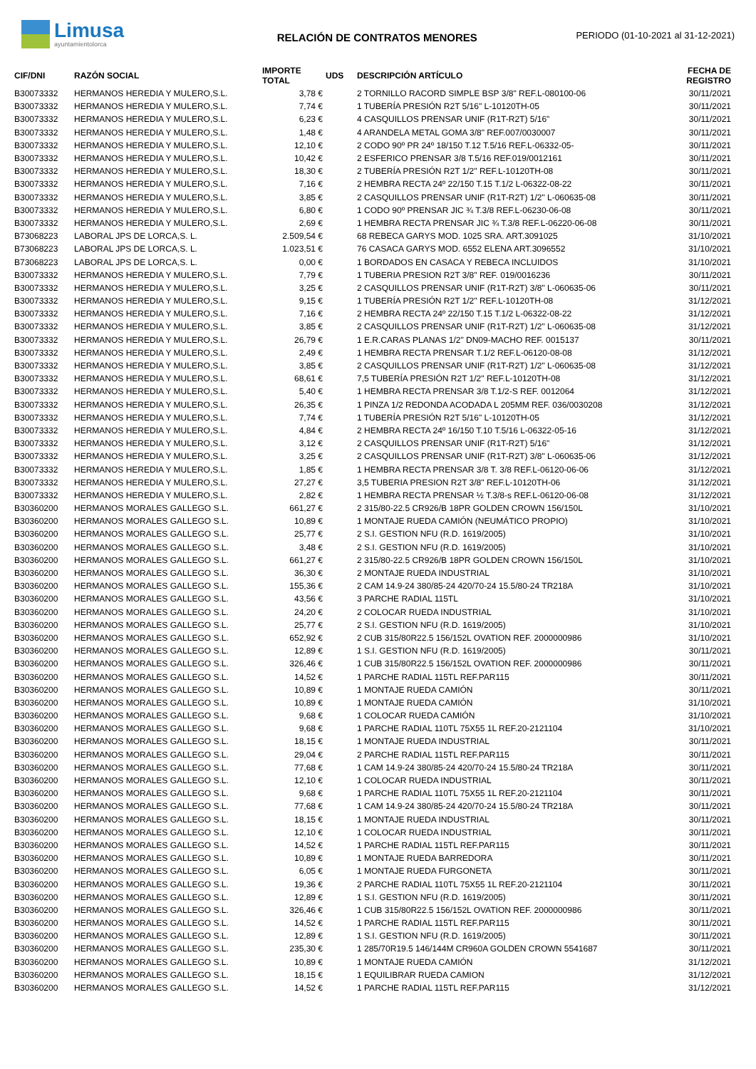Limusa
ayuntamientolorca
RELACIÓN DE CONTRATOS MENORES
PERIODO (01-10-2021 al 31-12-2021)
| CIF/DNI | RAZÓN SOCIAL | IMPORTE TOTAL | UDS | DESCRIPCIÓN ARTÍCULO | FECHA DE REGISTRO |
| --- | --- | --- | --- | --- | --- |
| B30073332 | HERMANOS HEREDIA Y MULERO,S.L. | 3,78 € | | 2 TORNILLO RACORD SIMPLE BSP 3/8" REF.L-080100-06 | 30/11/2021 |
| B30073332 | HERMANOS HEREDIA Y MULERO,S.L. | 7,74 € | | 1 TUBERÍA PRESIÓN R2T 5/16" L-10120TH-05 | 30/11/2021 |
| B30073332 | HERMANOS HEREDIA Y MULERO,S.L. | 6,23 € | | 4 CASQUILLOS PRENSAR UNIF (R1T-R2T) 5/16" | 30/11/2021 |
| B30073332 | HERMANOS HEREDIA Y MULERO,S.L. | 1,48 € | | 4 ARANDELA METAL GOMA 3/8" REF.007/0030007 | 30/11/2021 |
| B30073332 | HERMANOS HEREDIA Y MULERO,S.L. | 12,10 € | | 2 CODO 90º PR 24º 18/150 T.12 T.5/16 REF.L-06332-05- | 30/11/2021 |
| B30073332 | HERMANOS HEREDIA Y MULERO,S.L. | 10,42 € | | 2 ESFERICO PRENSAR 3/8 T.5/16 REF.019/0012161 | 30/11/2021 |
| B30073332 | HERMANOS HEREDIA Y MULERO,S.L. | 18,30 € | | 2 TUBERÍA PRESIÓN R2T 1/2" REF.L-10120TH-08 | 30/11/2021 |
| B30073332 | HERMANOS HEREDIA Y MULERO,S.L. | 7,16 € | | 2 HEMBRA RECTA 24º 22/150 T.15 T.1/2 L-06322-08-22 | 30/11/2021 |
| B30073332 | HERMANOS HEREDIA Y MULERO,S.L. | 3,85 € | | 2 CASQUILLOS PRENSAR UNIF (R1T-R2T) 1/2" L-060635-08 | 30/11/2021 |
| B30073332 | HERMANOS HEREDIA Y MULERO,S.L. | 6,80 € | | 1 CODO 90º PRENSAR JIC ¾ T.3/8 REF.L-06230-06-08 | 30/11/2021 |
| B30073332 | HERMANOS HEREDIA Y MULERO,S.L. | 2,69 € | | 1 HEMBRA RECTA PRENSAR JIC ¾ T.3/8 REF.L-06220-06-08 | 30/11/2021 |
| B73068223 | LABORAL JPS DE LORCA,S. L. | 2.509,54 € | | 68 REBECA GARYS MOD. 1025 SRA. ART.3091025 | 31/10/2021 |
| B73068223 | LABORAL JPS DE LORCA,S. L. | 1.023,51 € | | 76 CASACA GARYS MOD. 6552 ELENA ART.3096552 | 31/10/2021 |
| B73068223 | LABORAL JPS DE LORCA,S. L. | 0,00 € | | 1 BORDADOS EN CASACA Y REBECA INCLUIDOS | 31/10/2021 |
| B30073332 | HERMANOS HEREDIA Y MULERO,S.L. | 7,79 € | | 1 TUBERIA PRESION R2T 3/8" REF. 019/0016236 | 30/11/2021 |
| B30073332 | HERMANOS HEREDIA Y MULERO,S.L. | 3,25 € | | 2 CASQUILLOS PRENSAR UNIF (R1T-R2T) 3/8" L-060635-06 | 30/11/2021 |
| B30073332 | HERMANOS HEREDIA Y MULERO,S.L. | 9,15 € | | 1 TUBERÍA PRESIÓN R2T 1/2" REF.L-10120TH-08 | 31/12/2021 |
| B30073332 | HERMANOS HEREDIA Y MULERO,S.L. | 7,16 € | | 2 HEMBRA RECTA 24º 22/150 T.15 T.1/2 L-06322-08-22 | 31/12/2021 |
| B30073332 | HERMANOS HEREDIA Y MULERO,S.L. | 3,85 € | | 2 CASQUILLOS PRENSAR UNIF (R1T-R2T) 1/2" L-060635-08 | 31/12/2021 |
| B30073332 | HERMANOS HEREDIA Y MULERO,S.L. | 26,79 € | | 1 E.R.CARAS PLANAS 1/2" DN09-MACHO REF. 0015137 | 30/11/2021 |
| B30073332 | HERMANOS HEREDIA Y MULERO,S.L. | 2,49 € | | 1 HEMBRA RECTA PRENSAR T.1/2 REF.L-06120-08-08 | 31/12/2021 |
| B30073332 | HERMANOS HEREDIA Y MULERO,S.L. | 3,85 € | | 2 CASQUILLOS PRENSAR UNIF (R1T-R2T) 1/2" L-060635-08 | 31/12/2021 |
| B30073332 | HERMANOS HEREDIA Y MULERO,S.L. | 68,61 € | | 7,5 TUBERÍA PRESIÓN R2T 1/2" REF.L-10120TH-08 | 31/12/2021 |
| B30073332 | HERMANOS HEREDIA Y MULERO,S.L. | 5,40 € | | 1 HEMBRA RECTA PRENSAR 3/8 T.1/2-S REF. 0012064 | 31/12/2021 |
| B30073332 | HERMANOS HEREDIA Y MULERO,S.L. | 26,35 € | | 1 PINZA 1/2 REDONDA ACODADA L 205MM REF. 036/0030208 | 31/12/2021 |
| B30073332 | HERMANOS HEREDIA Y MULERO,S.L. | 7,74 € | | 1 TUBERÍA PRESIÓN R2T 5/16" L-10120TH-05 | 31/12/2021 |
| B30073332 | HERMANOS HEREDIA Y MULERO,S.L. | 4,84 € | | 2 HEMBRA RECTA 24º 16/150 T.10 T.5/16 L-06322-05-16 | 31/12/2021 |
| B30073332 | HERMANOS HEREDIA Y MULERO,S.L. | 3,12 € | | 2 CASQUILLOS PRENSAR UNIF (R1T-R2T) 5/16" | 31/12/2021 |
| B30073332 | HERMANOS HEREDIA Y MULERO,S.L. | 3,25 € | | 2 CASQUILLOS PRENSAR UNIF (R1T-R2T) 3/8" L-060635-06 | 31/12/2021 |
| B30073332 | HERMANOS HEREDIA Y MULERO,S.L. | 1,85 € | | 1 HEMBRA RECTA PRENSAR 3/8 T. 3/8 REF.L-06120-06-06 | 31/12/2021 |
| B30073332 | HERMANOS HEREDIA Y MULERO,S.L. | 27,27 € | | 3,5 TUBERIA PRESION R2T 3/8" REF.L-10120TH-06 | 31/12/2021 |
| B30073332 | HERMANOS HEREDIA Y MULERO,S.L. | 2,82 € | | 1 HEMBRA RECTA PRENSAR ½ T.3/8-s REF.L-06120-06-08 | 31/12/2021 |
| B30360200 | HERMANOS MORALES GALLEGO S.L. | 661,27 € | | 2 315/80-22.5 CR926/B 18PR GOLDEN CROWN 156/150L | 31/10/2021 |
| B30360200 | HERMANOS MORALES GALLEGO S.L. | 10,89 € | | 1 MONTAJE RUEDA CAMIÓN (NEUMÁTICO PROPIO) | 31/10/2021 |
| B30360200 | HERMANOS MORALES GALLEGO S.L. | 25,77 € | | 2 S.I. GESTION NFU (R.D. 1619/2005) | 31/10/2021 |
| B30360200 | HERMANOS MORALES GALLEGO S.L. | 3,48 € | | 2 S.I. GESTION NFU (R.D. 1619/2005) | 31/10/2021 |
| B30360200 | HERMANOS MORALES GALLEGO S.L. | 661,27 € | | 2 315/80-22.5 CR926/B 18PR GOLDEN CROWN 156/150L | 31/10/2021 |
| B30360200 | HERMANOS MORALES GALLEGO S.L. | 36,30 € | | 2 MONTAJE RUEDA INDUSTRIAL | 31/10/2021 |
| B30360200 | HERMANOS MORALES GALLEGO S.L. | 155,36 € | | 2 CAM 14.9-24 380/85-24 420/70-24 15.5/80-24 TR218A | 31/10/2021 |
| B30360200 | HERMANOS MORALES GALLEGO S.L. | 43,56 € | | 3 PARCHE RADIAL 115TL | 31/10/2021 |
| B30360200 | HERMANOS MORALES GALLEGO S.L. | 24,20 € | | 2 COLOCAR RUEDA INDUSTRIAL | 31/10/2021 |
| B30360200 | HERMANOS MORALES GALLEGO S.L. | 25,77 € | | 2 S.I. GESTION NFU (R.D. 1619/2005) | 31/10/2021 |
| B30360200 | HERMANOS MORALES GALLEGO S.L. | 652,92 € | | 2 CUB 315/80R22.5 156/152L OVATION REF. 2000000986 | 31/10/2021 |
| B30360200 | HERMANOS MORALES GALLEGO S.L. | 12,89 € | | 1 S.I. GESTION NFU (R.D. 1619/2005) | 30/11/2021 |
| B30360200 | HERMANOS MORALES GALLEGO S.L. | 326,46 € | | 1 CUB 315/80R22.5 156/152L OVATION REF. 2000000986 | 30/11/2021 |
| B30360200 | HERMANOS MORALES GALLEGO S.L. | 14,52 € | | 1 PARCHE RADIAL 115TL REF.PAR115 | 30/11/2021 |
| B30360200 | HERMANOS MORALES GALLEGO S.L. | 10,89 € | | 1 MONTAJE RUEDA CAMIÓN | 30/11/2021 |
| B30360200 | HERMANOS MORALES GALLEGO S.L. | 10,89 € | | 1 MONTAJE RUEDA CAMIÓN | 31/10/2021 |
| B30360200 | HERMANOS MORALES GALLEGO S.L. | 9,68 € | | 1 COLOCAR RUEDA CAMIÓN | 31/10/2021 |
| B30360200 | HERMANOS MORALES GALLEGO S.L. | 9,68 € | | 1 PARCHE RADIAL 110TL 75X55 1L REF.20-2121104 | 31/10/2021 |
| B30360200 | HERMANOS MORALES GALLEGO S.L. | 18,15 € | | 1 MONTAJE RUEDA INDUSTRIAL | 30/11/2021 |
| B30360200 | HERMANOS MORALES GALLEGO S.L. | 29,04 € | | 2 PARCHE RADIAL 115TL REF.PAR115 | 30/11/2021 |
| B30360200 | HERMANOS MORALES GALLEGO S.L. | 77,68 € | | 1 CAM 14.9-24 380/85-24 420/70-24 15.5/80-24 TR218A | 30/11/2021 |
| B30360200 | HERMANOS MORALES GALLEGO S.L. | 12,10 € | | 1 COLOCAR RUEDA INDUSTRIAL | 30/11/2021 |
| B30360200 | HERMANOS MORALES GALLEGO S.L. | 9,68 € | | 1 PARCHE RADIAL 110TL 75X55 1L REF.20-2121104 | 30/11/2021 |
| B30360200 | HERMANOS MORALES GALLEGO S.L. | 77,68 € | | 1 CAM 14.9-24 380/85-24 420/70-24 15.5/80-24 TR218A | 30/11/2021 |
| B30360200 | HERMANOS MORALES GALLEGO S.L. | 18,15 € | | 1 MONTAJE RUEDA INDUSTRIAL | 30/11/2021 |
| B30360200 | HERMANOS MORALES GALLEGO S.L. | 12,10 € | | 1 COLOCAR RUEDA INDUSTRIAL | 30/11/2021 |
| B30360200 | HERMANOS MORALES GALLEGO S.L. | 14,52 € | | 1 PARCHE RADIAL 115TL REF.PAR115 | 30/11/2021 |
| B30360200 | HERMANOS MORALES GALLEGO S.L. | 10,89 € | | 1 MONTAJE RUEDA BARREDORA | 30/11/2021 |
| B30360200 | HERMANOS MORALES GALLEGO S.L. | 6,05 € | | 1 MONTAJE RUEDA FURGONETA | 30/11/2021 |
| B30360200 | HERMANOS MORALES GALLEGO S.L. | 19,36 € | | 2 PARCHE RADIAL 110TL 75X55 1L REF.20-2121104 | 30/11/2021 |
| B30360200 | HERMANOS MORALES GALLEGO S.L. | 12,89 € | | 1 S.I. GESTION NFU (R.D. 1619/2005) | 30/11/2021 |
| B30360200 | HERMANOS MORALES GALLEGO S.L. | 326,46 € | | 1 CUB 315/80R22.5 156/152L OVATION REF. 2000000986 | 30/11/2021 |
| B30360200 | HERMANOS MORALES GALLEGO S.L. | 14,52 € | | 1 PARCHE RADIAL 115TL REF.PAR115 | 30/11/2021 |
| B30360200 | HERMANOS MORALES GALLEGO S.L. | 12,89 € | | 1 S.I. GESTION NFU (R.D. 1619/2005) | 30/11/2021 |
| B30360200 | HERMANOS MORALES GALLEGO S.L. | 235,30 € | | 1 285/70R19.5 146/144M CR960A GOLDEN CROWN 5541687 | 30/11/2021 |
| B30360200 | HERMANOS MORALES GALLEGO S.L. | 10,89 € | | 1 MONTAJE RUEDA CAMIÓN | 31/12/2021 |
| B30360200 | HERMANOS MORALES GALLEGO S.L. | 18,15 € | | 1 EQUILIBRAR RUEDA CAMION | 31/12/2021 |
| B30360200 | HERMANOS MORALES GALLEGO S.L. | 14,52 € | | 1 PARCHE RADIAL 115TL REF.PAR115 | 31/12/2021 |